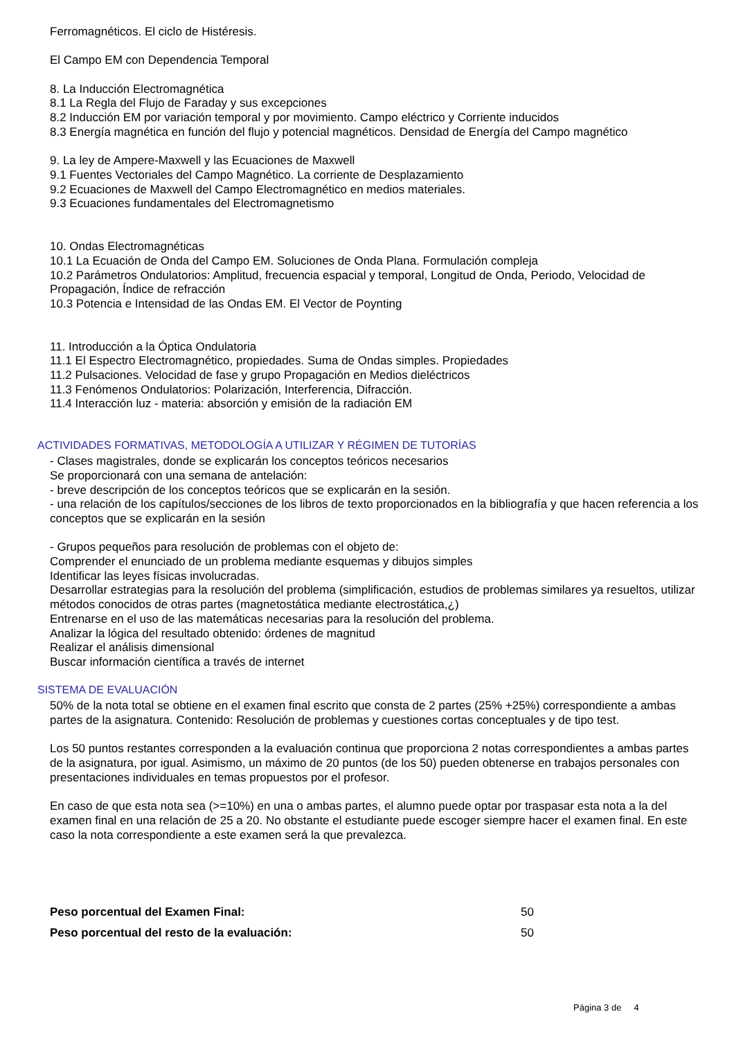Ferromagnéticos. El ciclo de Histéresis.
El Campo EM con Dependencia Temporal
8. La Inducción Electromagnética
8.1 La Regla del Flujo de Faraday y sus excepciones
8.2 Inducción EM por variación temporal y por movimiento. Campo eléctrico y Corriente inducidos
8.3 Energía magnética en función del flujo y potencial magnéticos. Densidad de Energía del Campo magnético
9. La ley de Ampere-Maxwell y las Ecuaciones de Maxwell
9.1 Fuentes Vectoriales del Campo Magnético. La corriente de Desplazamiento
9.2 Ecuaciones de Maxwell del Campo Electromagnético en medios materiales.
9.3 Ecuaciones fundamentales del Electromagnetismo
10. Ondas Electromagnéticas
10.1 La Ecuación de Onda del Campo EM. Soluciones de Onda Plana. Formulación compleja
10.2 Parámetros Ondulatorios: Amplitud, frecuencia espacial y temporal, Longitud de Onda, Periodo, Velocidad de Propagación, Índice de refracción
10.3 Potencia e Intensidad de las Ondas EM. El Vector de Poynting
11. Introducción a la Óptica Ondulatoria
11.1 El Espectro Electromagnético, propiedades. Suma de Ondas simples. Propiedades
11.2 Pulsaciones. Velocidad de fase y grupo Propagación en Medios dieléctricos
11.3 Fenómenos Ondulatorios: Polarización, Interferencia, Difracción.
11.4 Interacción luz - materia: absorción y emisión de la radiación EM
ACTIVIDADES FORMATIVAS, METODOLOGÍA A UTILIZAR Y RÉGIMEN DE TUTORÍAS
- Clases magistrales, donde se explicarán los conceptos teóricos necesarios
Se proporcionará con una semana de antelación:
- breve descripción de los conceptos teóricos que se explicarán en la sesión.
- una relación de los capítulos/secciones de los libros de texto proporcionados en la bibliografía y que hacen referencia a los conceptos que se explicarán en la sesión
- Grupos pequeños para resolución de problemas con el objeto de:
Comprender el enunciado de un problema mediante esquemas y dibujos simples
Identificar las leyes físicas involucradas.
Desarrollar estrategias para la resolución del problema (simplificación, estudios de problemas similares ya resueltos, utilizar métodos conocidos de otras partes (magnetostática mediante electrostática,¿)
Entrenarse en el uso de las matemáticas necesarias para la resolución del problema.
Analizar la lógica del resultado obtenido: órdenes de magnitud
Realizar el análisis dimensional
Buscar información científica a través de internet
SISTEMA DE EVALUACIÓN
50% de la nota total se obtiene en el examen final escrito que consta de 2 partes (25% +25%) correspondiente a ambas partes de la asignatura. Contenido: Resolución de problemas y cuestiones cortas conceptuales y de tipo test.
Los 50 puntos restantes corresponden a la evaluación continua que proporciona 2 notas correspondientes a ambas partes de la asignatura, por igual. Asimismo, un máximo de 20 puntos (de los 50) pueden obtenerse en trabajos personales con presentaciones individuales en temas propuestos por el profesor.
En caso de que esta nota sea (>=10%) en una o ambas partes, el alumno puede optar por traspasar esta nota a la del examen final en una relación de 25 a 20. No obstante el estudiante puede escoger siempre hacer el examen final. En este caso la nota correspondiente a este examen será la que prevalezca.
Peso porcentual del Examen Final: 50
Peso porcentual del resto de la evaluación: 50
Página 3 de 4